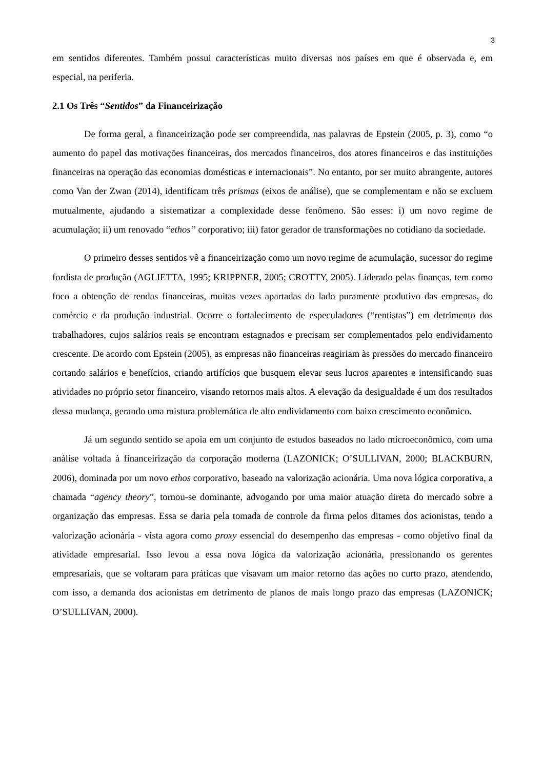3
em sentidos diferentes. Também possui características muito diversas nos países em que é observada e, em especial, na periferia.
2.1 Os Três “Sentidos” da Financeirização
De forma geral, a financeirização pode ser compreendida, nas palavras de Epstein (2005, p. 3), como “o aumento do papel das motivações financeiras, dos mercados financeiros, dos atores financeiros e das instituições financeiras na operação das economias domésticas e internacionais”. No entanto, por ser muito abrangente, autores como Van der Zwan (2014), identificam três prismas (eixos de análise), que se complementam e não se excluem mutualmente, ajudando a sistematizar a complexidade desse fenômeno. São esses: i) um novo regime de acumulação; ii) um renovado “ethos” corporativo; iii) fator gerador de transformações no cotidiano da sociedade.
O primeiro desses sentidos vê a financeirização como um novo regime de acumulação, sucessor do regime fordista de produção (AGLIETTA, 1995; KRIPPNER, 2005; CROTTY, 2005). Liderado pelas finanças, tem como foco a obtenção de rendas financeiras, muitas vezes apartadas do lado puramente produtivo das empresas, do comércio e da produção industrial. Ocorre o fortalecimento de especuladores (“rentistas”) em detrimento dos trabalhadores, cujos salários reais se encontram estagnados e precisam ser complementados pelo endividamento crescente. De acordo com Epstein (2005), as empresas não financeiras reagiriam às pressões do mercado financeiro cortando salários e benefícios, criando artifícios que busquem elevar seus lucros aparentes e intensificando suas atividades no próprio setor financeiro, visando retornos mais altos. A elevação da desigualdade é um dos resultados dessa mudança, gerando uma mistura problemática de alto endividamento com baixo crescimento econômico.
Já um segundo sentido se apoia em um conjunto de estudos baseados no lado microeconômico, com uma análise voltada à financeirização da corporação moderna (LAZONICK; O’SULLIVAN, 2000; BLACKBURN, 2006), dominada por um novo ethos corporativo, baseado na valorização acionária. Uma nova lógica corporativa, a chamada “agency theory”, tornou-se dominante, advogando por uma maior atuação direta do mercado sobre a organização das empresas. Essa se daria pela tomada de controle da firma pelos ditames dos acionistas, tendo a valorização acionária - vista agora como proxy essencial do desempenho das empresas - como objetivo final da atividade empresarial. Isso levou a essa nova lógica da valorização acionária, pressionando os gerentes empresariais, que se voltaram para práticas que visavam um maior retorno das ações no curto prazo, atendendo, com isso, a demanda dos acionistas em detrimento de planos de mais longo prazo das empresas (LAZONICK; O’SULLIVAN, 2000).